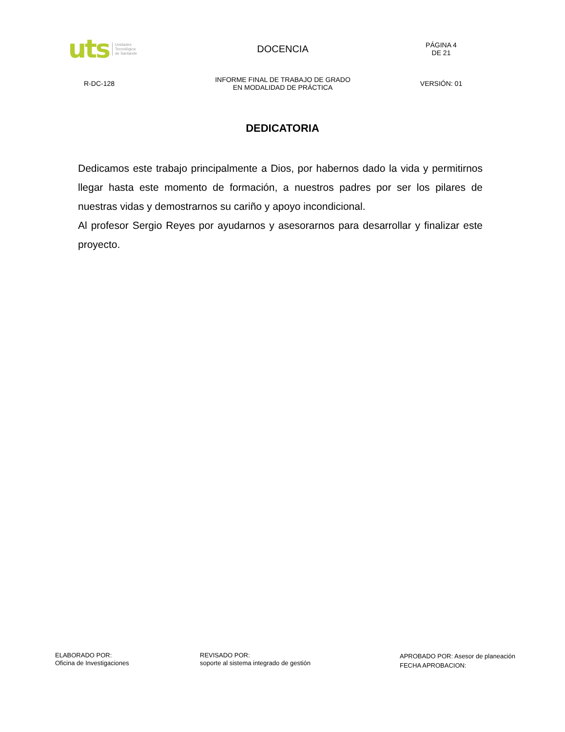uts Unidades
Tecnológica
de Santande
DOCENCIA
PÁGINA 4
DE 21
R-DC-128
INFORME FINAL DE TRABAJO DE GRADO
EN MODALIDAD DE PRÁCTICA
VERSIÓN: 01
DEDICATORIA
Dedicamos este trabajo principalmente a Dios, por habernos dado la vida y permitirnos llegar hasta este momento de formación, a nuestros padres por ser los pilares de nuestras vidas y demostrarnos su cariño y apoyo incondicional.
Al profesor Sergio Reyes por ayudarnos y asesorarnos para desarrollar y finalizar este proyecto.
ELABORADO POR:
Oficina de Investigaciones
REVISADO POR:
soporte al sistema integrado de gestión
APROBADO POR: Asesor de planeación
FECHA APROBACION: